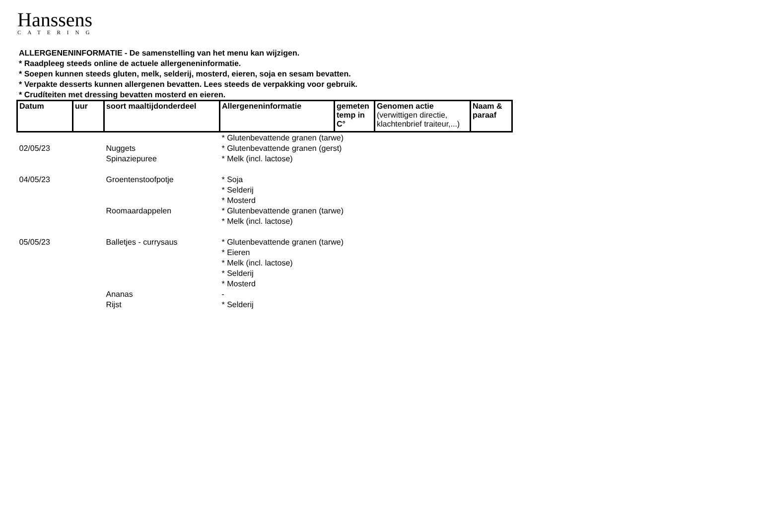Hanssens
CATERING
ALLERGENENINFORMATIE - De samenstelling van het menu kan wijzigen.
* Raadpleeg steeds online de actuele allergeneninformatie.
* Soepen kunnen steeds gluten, melk, selderij, mosterd, eieren, soja en sesam bevatten.
* Verpakte desserts kunnen allergenen bevatten. Lees steeds de verpakking voor gebruik.
* Crudíteiten met dressing bevatten mosterd en eieren.
| Datum | uur | soort maaltijdonderdeel | Allergeneninformatie | gemeten temp in C° | Genomen actie (verwittigen directie, klachtenbrief traiteur,...) | Naam & paraaf |
| --- | --- | --- | --- | --- | --- | --- |
| 02/05/23 | | Nuggets | * Glutenbevattende granen (tarwe) * Glutenbevattende granen (gerst) | | | |
| | | Spinaziepuree | * Melk (incl. lactose) | | | |
| 04/05/23 | | Groentenstoofpotje | * Soja * Selderij * Mosterd | | | |
| | | Roomaardappelen | * Glutenbevattende granen (tarwe) * Melk (incl. lactose) | | | |
| 05/05/23 | | Balletjes - currysaus | * Glutenbevattende granen (tarwe) * Eieren * Melk (incl. lactose) * Selderij * Mosterd | | | |
| | | Ananas | - | | | |
| | | Rijst | * Selderij | | | |